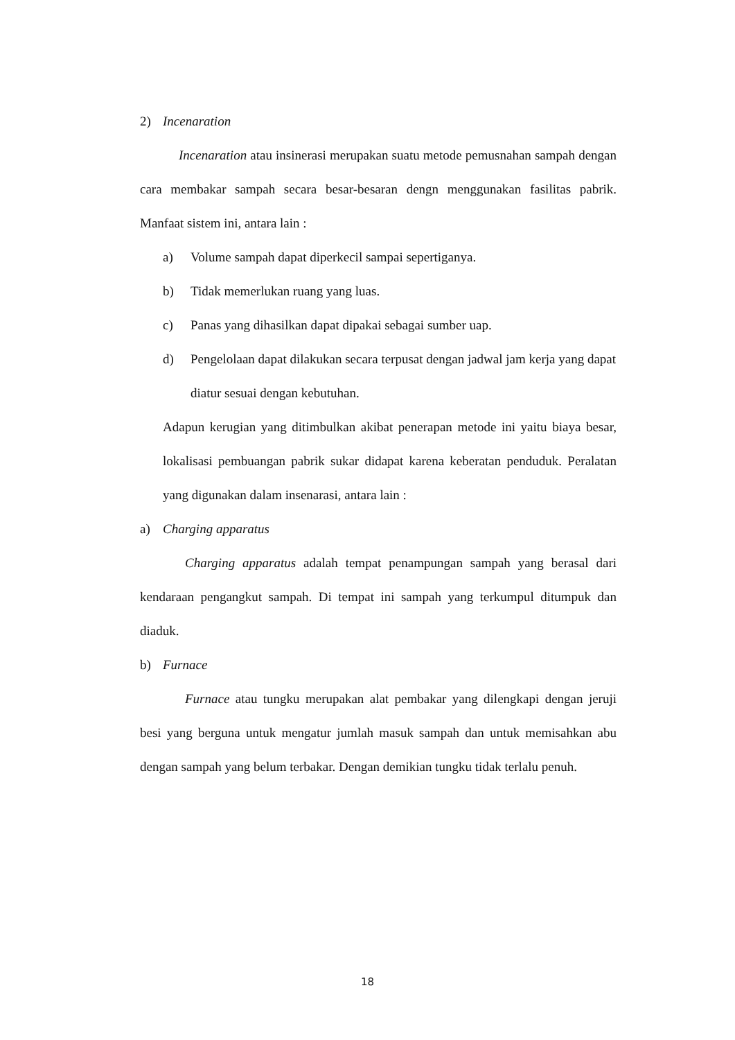2) Incenaration
Incenaration atau insinerasi merupakan suatu metode pemusnahan sampah dengan cara membakar sampah secara besar-besaran dengn menggunakan fasilitas pabrik. Manfaat sistem ini, antara lain :
a) Volume sampah dapat diperkecil sampai sepertiganya.
b) Tidak memerlukan ruang yang luas.
c) Panas yang dihasilkan dapat dipakai sebagai sumber uap.
d) Pengelolaan dapat dilakukan secara terpusat dengan jadwal jam kerja yang dapat diatur sesuai dengan kebutuhan.
Adapun kerugian yang ditimbulkan akibat penerapan metode ini yaitu biaya besar, lokalisasi pembuangan pabrik sukar didapat karena keberatan penduduk. Peralatan yang digunakan dalam insenarasi, antara lain :
a) Charging apparatus
Charging apparatus adalah tempat penampungan sampah yang berasal dari kendaraan pengangkut sampah. Di tempat ini sampah yang terkumpul ditumpuk dan diaduk.
b) Furnace
Furnace atau tungku merupakan alat pembakar yang dilengkapi dengan jeruji besi yang berguna untuk mengatur jumlah masuk sampah dan untuk memisahkan abu dengan sampah yang belum terbakar. Dengan demikian tungku tidak terlalu penuh.
18